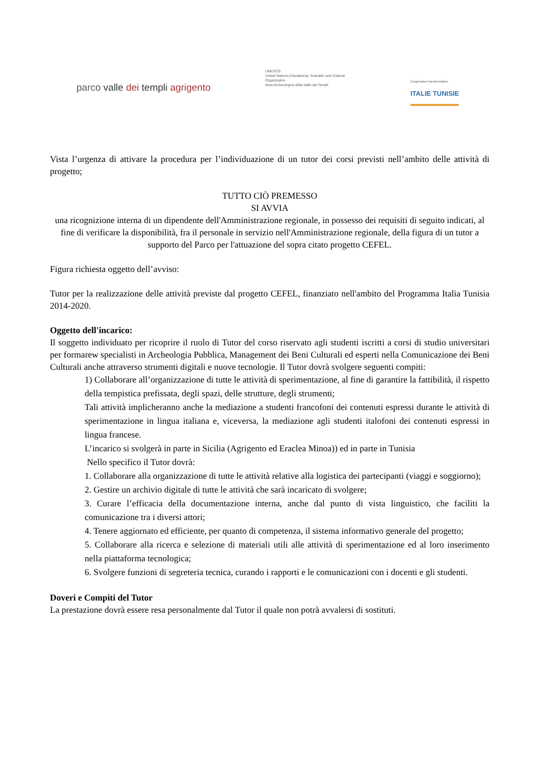parco valle dei templi agrigento
UNESCO
United Nations Educational, Scientific and Cultural Organization
Area Archeologica della Valle dei Templi
Coopération transfrontalière
ITALIE TUNISIE
Vista l’urgenza di attivare la procedura per l’individuazione di un tutor dei corsi previsti nell’ambito delle attività di progetto;
TUTTO CIÒ PREMESSO
SI AVVIA
una ricognizione interna di un dipendente dell'Amministrazione regionale, in possesso dei requisiti di seguito indicati, al fine di verificare la disponibilità, fra il personale in servizio nell'Amministrazione regionale, della figura di un tutor a supporto del Parco per l'attuazione del sopra citato progetto CEFEL.
Figura richiesta oggetto dell’avviso:
Tutor per la realizzazione delle attività previste dal progetto CEFEL, finanziato nell'ambito del Programma Italia Tunisia 2014-2020.
Oggetto dell'incarico:
Il soggetto individuato per ricoprire il ruolo di Tutor del corso riservato agli studenti iscritti a corsi di studio universitari per formarew specialisti in Archeologia Pubblica, Management dei Beni Culturali ed esperti nella Comunicazione dei Beni Culturali anche attraverso strumenti digitali e nuove tecnologie. Il Tutor dovrà svolgere seguenti compiti:
1) Collaborare all’organizzazione di tutte le attività di sperimentazione, al fine di garantire la fattibilità, il rispetto della tempistica prefissata, degli spazi, delle strutture, degli strumenti;
Tali attività implicheranno anche la mediazione a studenti francofoni dei contenuti espressi durante le attività di sperimentazione in lingua italiana e, viceversa, la mediazione agli studenti italofoni dei contenuti espressi in lingua francese.
L’incarico si svolgerà in parte in Sicilia (Agrigento ed Eraclea Minoa)) ed in parte in Tunisia
Nello specifico il Tutor dovrà:
1. Collaborare alla organizzazione di tutte le attività relative alla logistica dei partecipanti (viaggi e soggiorno);
2. Gestire un archivio digitale di tutte le attività che sarà incaricato di svolgere;
3. Curare l’efficacia della documentazione interna, anche dal punto di vista linguistico, che faciliti la comunicazione tra i diversi attori;
4. Tenere aggiornato ed efficiente, per quanto di competenza, il sistema informativo generale del progetto;
5. Collaborare alla ricerca e selezione di materiali utili alle attività di sperimentazione ed al loro inserimento nella piattaforma tecnologica;
6. Svolgere funzioni di segreteria tecnica, curando i rapporti e le comunicazioni con i docenti e gli studenti.
Doveri e Compiti del Tutor
La prestazione dovrà essere resa personalmente dal Tutor il quale non potrà avvalersi di sostituti.